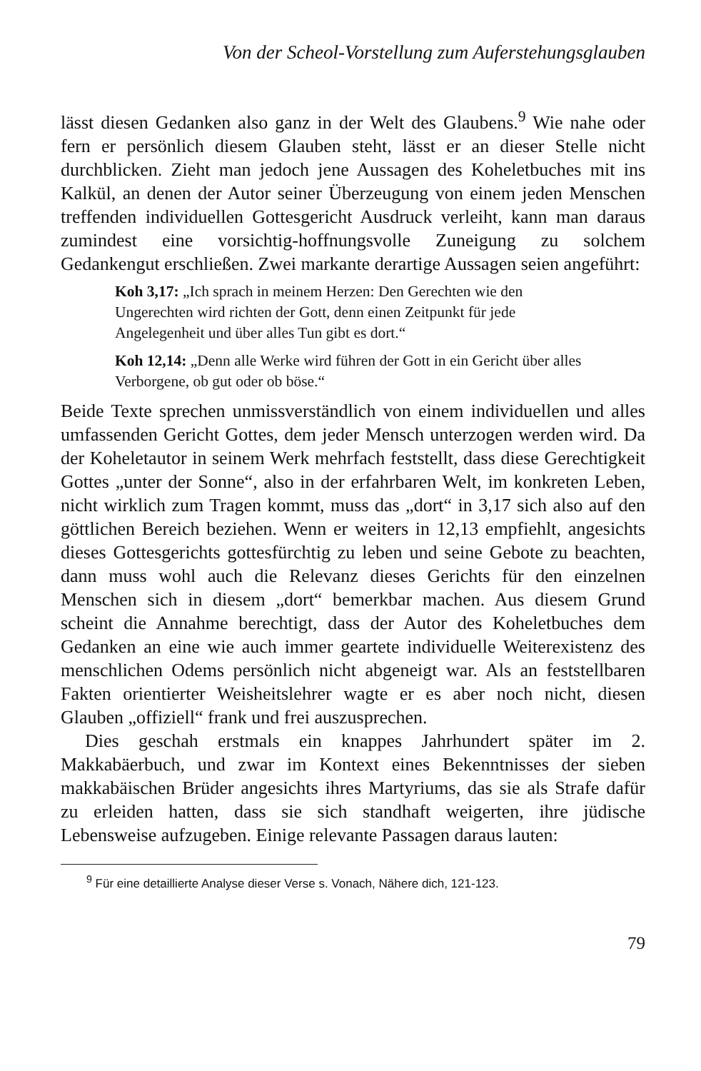Von der Scheol-Vorstellung zum Auferstehungsglauben
lässt diesen Gedanken also ganz in der Welt des Glaubens.<sup>9</sup> Wie nahe oder fern er persönlich diesem Glauben steht, lässt er an dieser Stelle nicht durchblicken. Zieht man jedoch jene Aussagen des Koheletbuches mit ins Kalkül, an denen der Autor seiner Überzeugung von einem jeden Menschen treffenden individuellen Gottesgericht Ausdruck verleiht, kann man daraus zumindest eine vorsichtig-hoffnungsvolle Zuneigung zu solchem Gedankengut erschließen. Zwei markante derartige Aussagen seien angeführt:
Koh 3,17: „Ich sprach in meinem Herzen: Den Gerechten wie den Ungerechten wird richten der Gott, denn einen Zeitpunkt für jede Angelegenheit und über alles Tun gibt es dort.“
Koh 12,14: „Denn alle Werke wird führen der Gott in ein Gericht über alles Verborgene, ob gut oder ob böse.“
Beide Texte sprechen unmissverständlich von einem individuellen und alles umfassenden Gericht Gottes, dem jeder Mensch unterzogen werden wird. Da der Koheletautor in seinem Werk mehrfach feststellt, dass diese Gerechtigkeit Gottes „unter der Sonne“, also in der erfahrbaren Welt, im konkreten Leben, nicht wirklich zum Tragen kommt, muss das „dort“ in 3,17 sich also auf den göttlichen Bereich beziehen. Wenn er weiters in 12,13 empfiehlt, angesichts dieses Gottesgerichts gottesfürchtig zu leben und seine Gebote zu beachten, dann muss wohl auch die Relevanz dieses Gerichts für den einzelnen Menschen sich in diesem „dort“ bemerkbar machen. Aus diesem Grund scheint die Annahme berechtigt, dass der Autor des Koheletbuches dem Gedanken an eine wie auch immer geartete individuelle Weiterexistenz des menschlichen Odems persönlich nicht abgeneigt war. Als an feststellbaren Fakten orientierter Weisheitslehrer wagte er es aber noch nicht, diesen Glauben „offiziell“ frank und frei auszusprechen.
Dies geschah erstmals ein knappes Jahrhundert später im 2. Makkabäerbuch, und zwar im Kontext eines Bekenntnisses der sieben makkabäischen Brüder angesichts ihres Martyriums, das sie als Strafe dafür zu erleiden hatten, dass sie sich standhaft weigerten, ihre jüdische Lebensweise aufzugeben. Einige relevante Passagen daraus lauten:
<sup>9</sup> Für eine detaillierte Analyse dieser Verse s. Vonach, Nähere dich, 121-123.
79